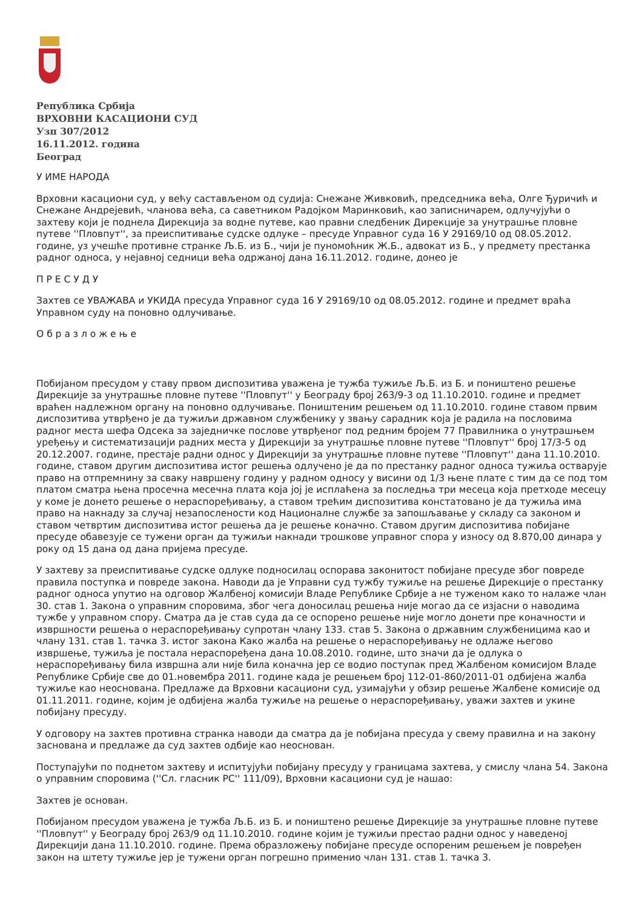Република Србија
ВРХОВНИ КАСАЦИОНИ СУД
Узп 307/2012
16.11.2012. година
Београд
У ИМЕ НАРОДА
Врховни касациони суд, у већу састављеном од судија: Снежане Живковић, председника већа, Олге Ђуричић и Снежане Андрејевић, чланова већа, са саветником Радојком Маринковић, као записничарем, одлучујући о захтеву који је поднела Дирекција за водне путеве, као правни следбеник Дирекције за унутрашње пловне путеве ''Пловпут'', за преиспитивање судске одлуке – пресуде Управног суда 16 У 29169/10 од 08.05.2012. године, уз учешће противне странке Љ.Б. из Б., чији је пуномоћник Ж.Б., адвокат из Б., у предмету престанка радног односа, у нејавној седници већа одржаној дана 16.11.2012. године, донео је
П Р Е С У Д У
Захтев се УВАЖАВА и УКИДА пресуда Управног суда 16 У 29169/10 од 08.05.2012. године и предмет враћа Управном суду на поновно одлучивање.
О б р а з л о ж е њ е
Побијаном пресудом у ставу првом диспозитива уважена је тужба тужиље Љ.Б. из Б. и поништено решење Дирекције за унутрашње пловне путеве ''Пловпут'' у Београду број 263/9-3 од 11.10.2010. године и предмет враћен надлежном органу на поновно одлучивање. Поништеним решењем од 11.10.2010. године ставом првим диспозитива утврђено је да тужиљи државном службенику у звању сарадник која је радила на пословима радног места шефа Одсека за заједничке послове утврђеног под редним бројем 77 Правилника о унутрашњем уређењу и систематизацији радних места у Дирекцији за унутрашње пловне путеве ''Пловпут'' број 17/3-5 од 20.12.2007. године, престаје радни однос у Дирекцији за унутрашње пловне путеве ''Пловпут'' дана 11.10.2010. године, ставом другим диспозитива истог решења одлучено је да по престанку радног односа тужиља остварује право на отпремнину за сваку навршену годину у радном односу у висини од 1/3 њене плате с тим да се под том платом сматра њена просечна месечна плата која јој је исплаћена за последња три месеца која претходе месецу у коме је донето решење о нераспоређивању, а ставом трећим диспозитива констатовано је да тужиља има право на накнаду за случај незапослености код Националне службе за запошљавање у складу са законом и ставом четвртим диспозитива истог решења да је решење коначно. Ставом другим диспозитива побијане пресуде обавезује се тужени орган да тужиљи накнади трошкове управног спора у износу од 8.870,00 динара у року од 15 дана од дана пријема пресуде.
У захтеву за преиспитивање судске одлуке подносилац оспорава законитост побијане пресуде због повреде правила поступка и повреде закона. Наводи да је Управни суд тужбу тужиље на решење Дирекције о престанку радног односа упутио на одговор Жалбеној комисији Владе Републике Србије а не туженом како то налаже члан 30. став 1. Закона о управним споровима, због чега доносилац решења није могао да се изјасни о наводима тужбе у управном спору. Сматра да је став суда да се оспорено решење није могло донети пре коначности и извршности решења о нераспоређивању супротан члану 133. став 5. Закона о државним службеницима као и члану 131. став 1. тачка 3. истог закона Како жалба на решење о нераспоређивању не одлаже његово извршење, тужиља је постала нераспоређена дана 10.08.2010. године, што значи да је одлука о нераспоређивању била извршна али није била коначна јер се водио поступак пред Жалбеном комисијом Владе Републике Србије све до 01.новембра 2011. године када је решењем број 112-01-860/2011-01 одбијена жалба тужиље као неоснована. Предлаже да Врховни касациони суд, узимајући у обзир решење Жалбене комисије од 01.11.2011. године, којим је одбијена жалба тужиље на решење о нераспоређивању, уважи захтев и укине побијану пресуду.
У одговору на захтев противна странка наводи да сматра да је побијана пресуда у свему правилна и на закону заснована и предлаже да суд захтев одбије као неоснован.
Поступајући по поднетом захтеву и испитујући побијану пресуду у границама захтева, у смислу члана 54. Закона о управним споровима (''Сл. гласник РС'' 111/09), Врховни касациони суд је нашао:
Захтев је основан.
Побијаном пресудом уважена је тужба Љ.Б. из Б. и поништено решење Дирекције за унутрашње пловне путеве ''Пловпут'' у Београду број 263/9 од 11.10.2010. године којим је тужиљи престао радни однос у наведеној Дирекцији дана 11.10.2010. године. Према образложењу побијане пресуде оспореним решењем је повређен закон на штету тужиље јер је тужени орган погрешно применио члан 131. став 1. тачка 3.